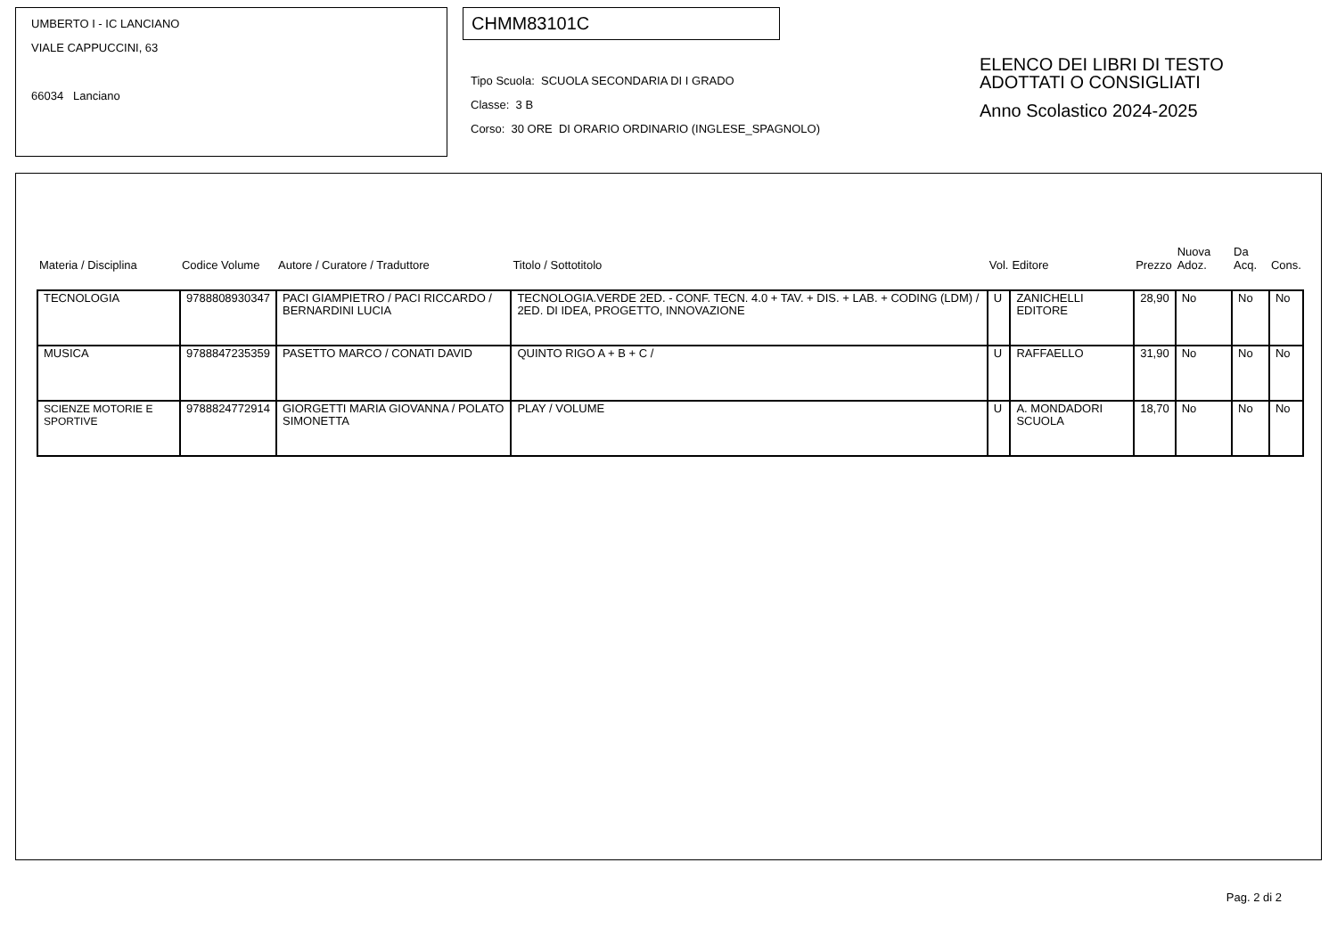UMBERTO I - IC LANCIANO
VIALE CAPPUCCINI, 63
66034 Lanciano
CHMM83101C
Tipo Scuola: SCUOLA SECONDARIA DI I GRADO
Classe: 3 B
Corso: 30 ORE DI ORARIO ORDINARIO (INGLESE_SPAGNOLO)
ELENCO DEI LIBRI DI TESTO
ADOTTATI O CONSIGLIATI
Anno Scolastico 2024-2025
| Materia / Disciplina | Codice Volume | Autore / Curatore / Traduttore | Titolo / Sottotitolo | Vol. | Editore | Prezzo | Nuova Adoz. | Da Acq. | Cons. |
| --- | --- | --- | --- | --- | --- | --- | --- | --- | --- |
| TECNOLOGIA | 9788808930347 | PACI GIAMPIETRO / PACI RICCARDO / BERNARDINI LUCIA | TECNOLOGIA.VERDE 2ED. - CONF. TECN. 4.0 + TAV. + DIS. + LAB. + CODING (LDM) / 2ED. DI IDEA, PROGETTO, INNOVAZIONE | U | ZANICHELLI EDITORE | 28,90 | No | No | No |
| MUSICA | 9788847235359 | PASETTO MARCO / CONATI DAVID | QUINTO RIGO A + B + C / | U | RAFFAELLO | 31,90 | No | No | No |
| SCIENZE MOTORIE E SPORTIVE | 9788824772914 | GIORGETTI MARIA GIOVANNA / POLATO SIMONETTA | PLAY / VOLUME | U | A. MONDADORI SCUOLA | 18,70 | No | No | No |
Pag. 2 di 2